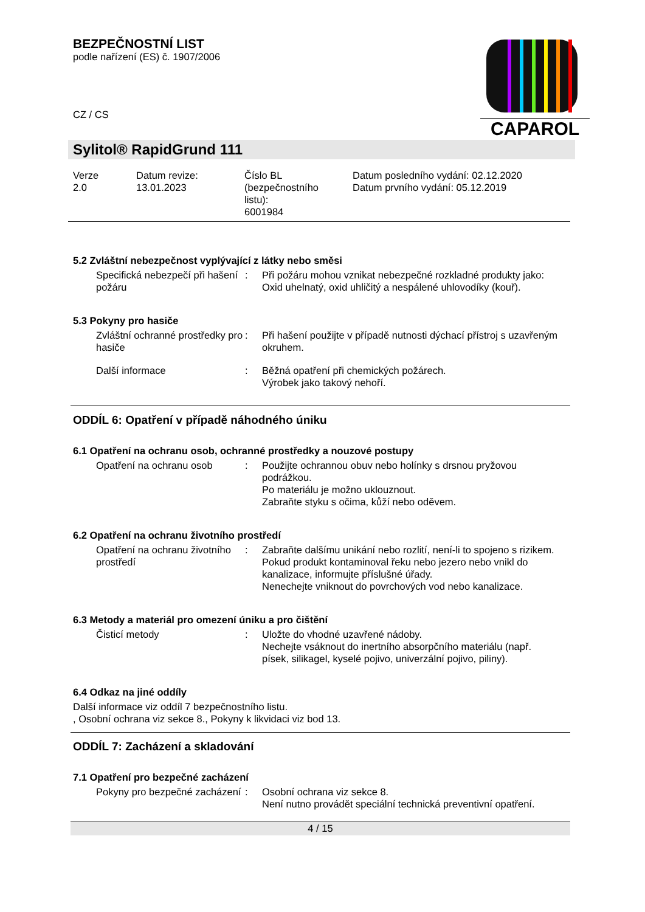BEZPEČNOSTNÍ LIST
podle nařízení (ES) č. 1907/2006
CZ / CS
CAPAROL
Sylitol® RapidGrund 111
Verze
2.0
Datum revize:
13.01.2023
Číslo BL
(bezpečnostního
listu):
6001984
Datum posledního vydání: 02.12.2020
Datum prvního vydání: 05.12.2019
5.2 Zvláštní nebezpečnost vyplývající z látky nebo směsi
Specifická nebezpečí při hašení požáru
: Při požáru mohou vznikat nebezpečné rozkladné produkty jako:
Oxid uhelnatý, oxid uhličitý a nespálené uhlovodíky (kouř).
5.3 Pokyny pro hasiče
Zvláštní ochranné prostředky pro hasiče
: Při hašení použijte v případě nutnosti dýchací přístroj s uzavřeným okruhem.
Další informace : Běžná opatření při chemických požárech.
Výrobek jako takový nehoří.
ODDÍL 6: Opatření v případě náhodného úniku
6.1 Opatření na ochranu osob, ochranné prostředky a nouzové postupy
Opatření na ochranu osob : Použijte ochrannou obuv nebo holínky s drsnou pryžovou podrážkou.
Po materiálu je možno uklouznout.
Zabraňte styku s očima, kůží nebo oděvem.
6.2 Opatření na ochranu životního prostředí
Opatření na ochranu životního prostředí
: Zabraňte dalšímu unikání nebo rozlití, není-li to spojeno s rizikem.
Pokud produkt kontaminoval řeku nebo jezero nebo vnikl do kanalizace, informujte příslušné úřady.
Nenechejte vniknout do povrchových vod nebo kanalizace.
6.3 Metody a materiál pro omezení úniku a pro čištění
Čisticí metody : Uložte do vhodné uzavřené nádoby.
Nechejte vsáknout do inertního absorpčního materiálu (např. písek, silikagel, kyselé pojivo, univerzální pojivo, piliny).
6.4 Odkaz na jiné oddíly
Další informace viz oddíl 7 bezpečnostního listu.
, Osobní ochrana viz sekce 8., Pokyny k likvidaci viz bod 13.
ODDÍL 7: Zacházení a skladování
7.1 Opatření pro bezpečné zacházení
Pokyny pro bezpečné zacházení
: Osobní ochrana viz sekce 8.
Není nutno provádět speciální technická preventivní opatření.
4 / 15